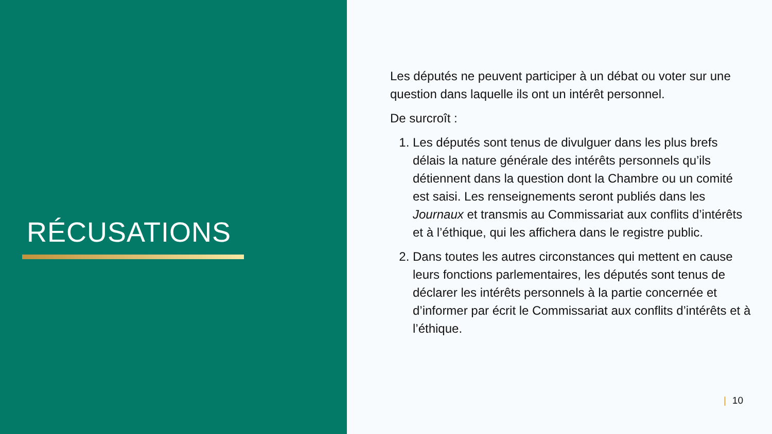RÉCUSATIONS
Les députés ne peuvent participer à un débat ou voter sur une question dans laquelle ils ont un intérêt personnel.
De surcroît :
1. Les députés sont tenus de divulguer dans les plus brefs délais la nature générale des intérêts personnels qu’ils détiennent dans la question dont la Chambre ou un comité est saisi. Les renseignements seront publiés dans les Journaux et transmis au Commissariat aux conflits d’intérêts et à l’éthique, qui les affichera dans le registre public.
2. Dans toutes les autres circonstances qui mettent en cause leurs fonctions parlementaires, les députés sont tenus de déclarer les intérêts personnels à la partie concernée et d’informer par écrit le Commissariat aux conflits d’intérêts et à l’éthique.
| 10